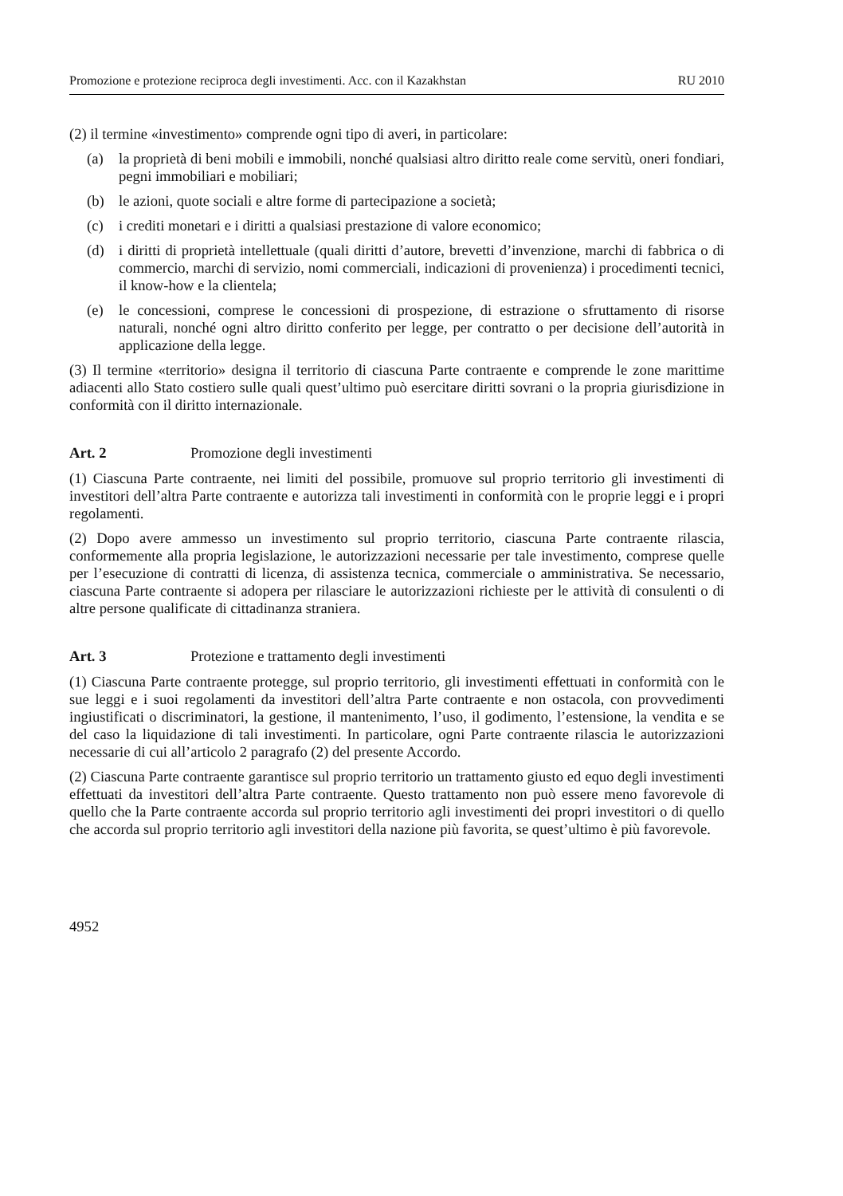Promozione e protezione reciproca degli investimenti. Acc. con il Kazakhstan RU 2010
(2) il termine «investimento» comprende ogni tipo di averi, in particolare:
(a) la proprietà di beni mobili e immobili, nonché qualsiasi altro diritto reale come servitù, oneri fondiari, pegni immobiliari e mobiliari;
(b) le azioni, quote sociali e altre forme di partecipazione a società;
(c) i crediti monetari e i diritti a qualsiasi prestazione di valore economico;
(d) i diritti di proprietà intellettuale (quali diritti d’autore, brevetti d’invenzione, marchi di fabbrica o di commercio, marchi di servizio, nomi commerciali, indicazioni di provenienza) i procedimenti tecnici, il know-how e la clientela;
(e) le concessioni, comprese le concessioni di prospezione, di estrazione o sfruttamento di risorse naturali, nonché ogni altro diritto conferito per legge, per contratto o per decisione dell’autorità in applicazione della legge.
(3) Il termine «territorio» designa il territorio di ciascuna Parte contraente e comprende le zone marittime adiacenti allo Stato costiero sulle quali quest’ultimo può esercitare diritti sovrani o la propria giurisdizione in conformità con il diritto internazionale.
Art. 2 Promozione degli investimenti
(1) Ciascuna Parte contraente, nei limiti del possibile, promuove sul proprio territorio gli investimenti di investitori dell’altra Parte contraente e autorizza tali investimenti in conformità con le proprie leggi e i propri regolamenti.
(2) Dopo avere ammesso un investimento sul proprio territorio, ciascuna Parte contraente rilascia, conformemente alla propria legislazione, le autorizzazioni necessarie per tale investimento, comprese quelle per l’esecuzione di contratti di licenza, di assistenza tecnica, commerciale o amministrativa. Se necessario, ciascuna Parte contraente si adopera per rilasciare le autorizzazioni richieste per le attività di consulenti o di altre persone qualificate di cittadinanza straniera.
Art. 3 Protezione e trattamento degli investimenti
(1) Ciascuna Parte contraente protegge, sul proprio territorio, gli investimenti effettuati in conformità con le sue leggi e i suoi regolamenti da investitori dell’altra Parte contraente e non ostacola, con provvedimenti ingiustificati o discriminatori, la gestione, il mantenimento, l’uso, il godimento, l’estensione, la vendita e se del caso la liquidazione di tali investimenti. In particolare, ogni Parte contraente rilascia le autorizzazioni necessarie di cui all’articolo 2 paragrafo (2) del presente Accordo.
(2) Ciascuna Parte contraente garantisce sul proprio territorio un trattamento giusto ed equo degli investimenti effettuati da investitori dell’altra Parte contraente. Questo trattamento non può essere meno favorevole di quello che la Parte contraente accorda sul proprio territorio agli investimenti dei propri investitori o di quello che accorda sul proprio territorio agli investitori della nazione più favorita, se quest’ultimo è più favorevole.
4952